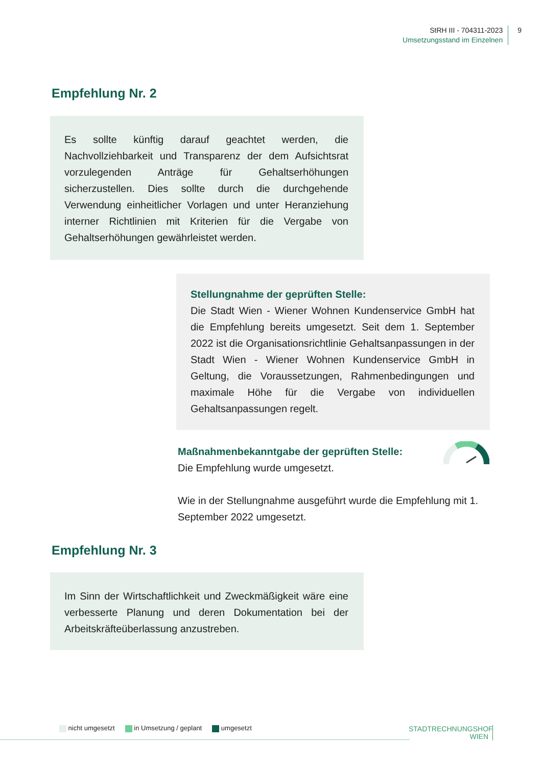StRH III - 704311-2023
Umsetzungsstand im Einzelnen
9
Empfehlung Nr. 2
Es sollte künftig darauf geachtet werden, die Nachvollziehbarkeit und Transparenz der dem Aufsichtsrat vorzulegenden Anträge für Gehaltserhöhungen sicherzustellen. Dies sollte durch die durchgehende Verwendung einheitlicher Vorlagen und unter Heranziehung interner Richtlinien mit Kriterien für die Vergabe von Gehaltserhöhungen gewährleistet werden.
Stellungnahme der geprüften Stelle:
Die Stadt Wien - Wiener Wohnen Kundenservice GmbH hat die Empfehlung bereits umgesetzt. Seit dem 1. September 2022 ist die Organisationsrichtlinie Gehaltsanpassungen in der Stadt Wien - Wiener Wohnen Kundenservice GmbH in Geltung, die Voraussetzungen, Rahmenbedingungen und maximale Höhe für die Vergabe von individuellen Gehaltsanpassungen regelt.
Maßnahmenbekanntgabe der geprüften Stelle:
Die Empfehlung wurde umgesetzt.
Wie in der Stellungnahme ausgeführt wurde die Empfehlung mit 1. September 2022 umgesetzt.
Empfehlung Nr. 3
Im Sinn der Wirtschaftlichkeit und Zweckmäßigkeit wäre eine verbesserte Planung und deren Dokumentation bei der Arbeitskräfteüberlassung anzustreben.
nicht umgesetzt in Umsetzung / geplant umgesetzt
STADTRECHNUNGSHOF
WIEN